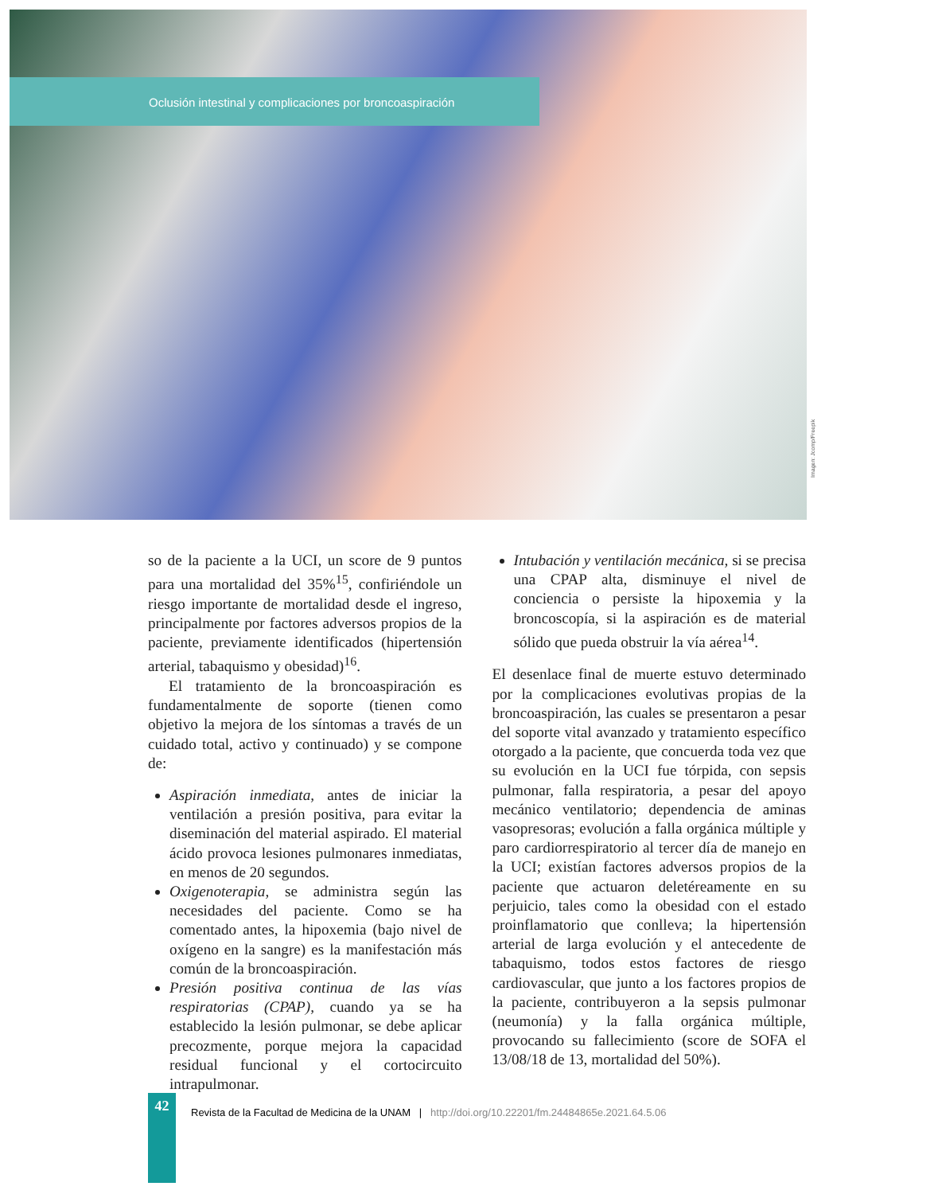Oclusión intestinal y complicaciones por broncoaspiración
Imagen: Jcomp/Freepik
so de la paciente a la UCI, un score de 9 puntos para una mortalidad del 35%<sup>15</sup>, confiriéndole un riesgo importante de mortalidad desde el ingreso, principalmente por factores adversos propios de la paciente, previamente identificados (hipertensión arterial, tabaquismo y obesidad)<sup>16</sup>.
El tratamiento de la broncoaspiración es fundamentalmente de soporte (tienen como objetivo la mejora de los síntomas a través de un cuidado total, activo y continuado) y se compone de:
Aspiración inmediata, antes de iniciar la ventilación a presión positiva, para evitar la diseminación del material aspirado. El material ácido provoca lesiones pulmonares inmediatas, en menos de 20 segundos.
Oxigenoterapia, se administra según las necesidades del paciente. Como se ha comentado antes, la hipoxemia (bajo nivel de oxígeno en la sangre) es la manifestación más común de la broncoaspiración.
Presión positiva continua de las vías respiratorias (CPAP), cuando ya se ha establecido la lesión pulmonar, se debe aplicar precozmente, porque mejora la capacidad residual funcional y el cortocircuito intrapulmonar.
Intubación y ventilación mecánica, si se precisa una CPAP alta, disminuye el nivel de conciencia o persiste la hipoxemia y la broncoscopía, si la aspiración es de material sólido que pueda obstruir la vía aérea<sup>14</sup>.
El desenlace final de muerte estuvo determinado por la complicaciones evolutivas propias de la broncoaspiración, las cuales se presentaron a pesar del soporte vital avanzado y tratamiento específico otorgado a la paciente, que concuerda toda vez que su evolución en la UCI fue tórpida, con sepsis pulmonar, falla respiratoria, a pesar del apoyo mecánico ventilatorio; dependencia de aminas vasopresoras; evolución a falla orgánica múltiple y paro cardiorrespiratorio al tercer día de manejo en la UCI; existían factores adversos propios de la paciente que actuaron deletéreamente en su perjuicio, tales como la obesidad con el estado proinflamatorio que conlleva; la hipertensión arterial de larga evolución y el antecedente de tabaquismo, todos estos factores de riesgo cardiovascular, que junto a los factores propios de la paciente, contribuyeron a la sepsis pulmonar (neumonía) y la falla orgánica múltiple, provocando su fallecimiento (score de SOFA el 13/08/18 de 13, mortalidad del 50%).
42
Revista de la Facultad de Medicina de la UNAM | http://doi.org/10.22201/fm.24484865e.2021.64.5.06